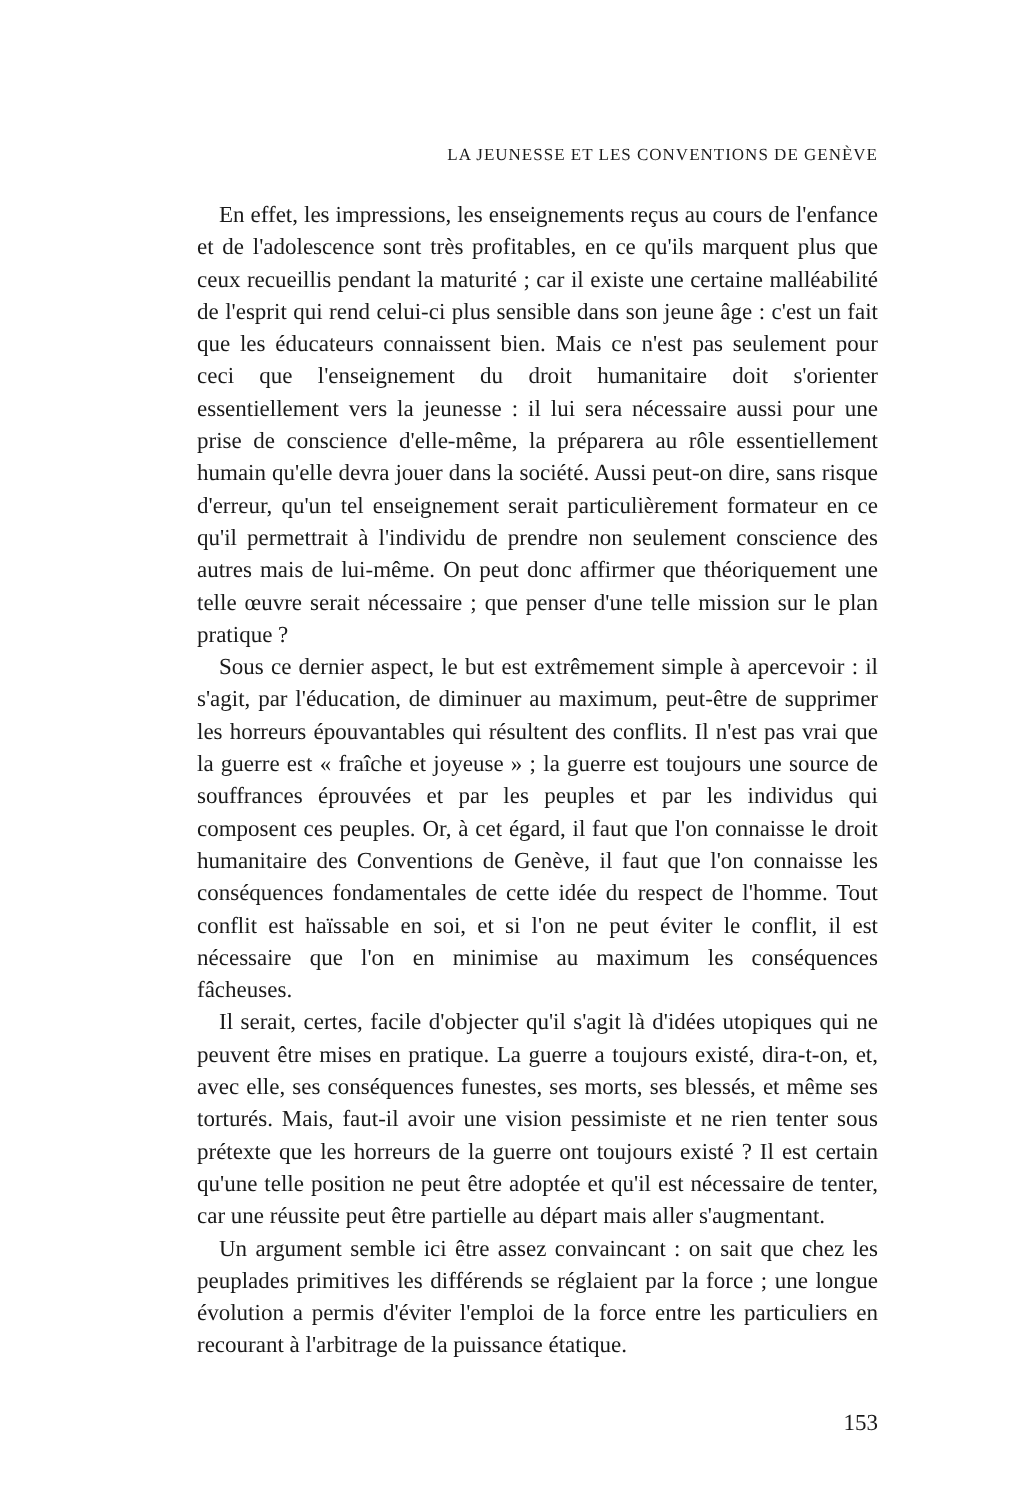LA JEUNESSE ET LES CONVENTIONS DE GENÈVE
En effet, les impressions, les enseignements reçus au cours de l'enfance et de l'adolescence sont très profitables, en ce qu'ils marquent plus que ceux recueillis pendant la maturité ; car il existe une certaine malléabilité de l'esprit qui rend celui-ci plus sensible dans son jeune âge : c'est un fait que les éducateurs connaissent bien. Mais ce n'est pas seulement pour ceci que l'enseignement du droit humanitaire doit s'orienter essentiellement vers la jeunesse : il lui sera nécessaire aussi pour une prise de conscience d'elle-même, la préparera au rôle essentiellement humain qu'elle devra jouer dans la société. Aussi peut-on dire, sans risque d'erreur, qu'un tel enseignement serait particulièrement formateur en ce qu'il permettrait à l'individu de prendre non seulement conscience des autres mais de lui-même. On peut donc affirmer que théoriquement une telle œuvre serait nécessaire ; que penser d'une telle mission sur le plan pratique ?
Sous ce dernier aspect, le but est extrêmement simple à apercevoir : il s'agit, par l'éducation, de diminuer au maximum, peut-être de supprimer les horreurs épouvantables qui résultent des conflits. Il n'est pas vrai que la guerre est « fraîche et joyeuse » ; la guerre est toujours une source de souffrances éprouvées et par les peuples et par les individus qui composent ces peuples. Or, à cet égard, il faut que l'on connaisse le droit humanitaire des Conventions de Genève, il faut que l'on connaisse les conséquences fondamentales de cette idée du respect de l'homme. Tout conflit est haïssable en soi, et si l'on ne peut éviter le conflit, il est nécessaire que l'on en minimise au maximum les conséquences fâcheuses.
Il serait, certes, facile d'objecter qu'il s'agit là d'idées utopiques qui ne peuvent être mises en pratique. La guerre a toujours existé, dira-t-on, et, avec elle, ses conséquences funestes, ses morts, ses blessés, et même ses torturés. Mais, faut-il avoir une vision pessimiste et ne rien tenter sous prétexte que les horreurs de la guerre ont toujours existé ? Il est certain qu'une telle position ne peut être adoptée et qu'il est nécessaire de tenter, car une réussite peut être partielle au départ mais aller s'augmentant.
Un argument semble ici être assez convaincant : on sait que chez les peuplades primitives les différends se réglaient par la force ; une longue évolution a permis d'éviter l'emploi de la force entre les particuliers en recourant à l'arbitrage de la puissance étatique.
153